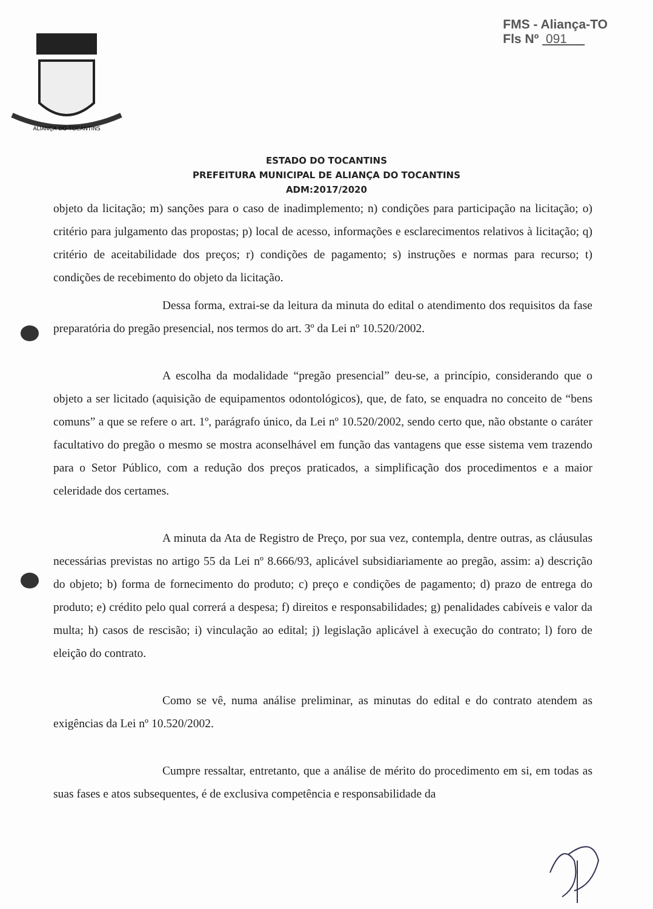FMS - Aliança-TO
Fls Nº 091
ALIANÇA DO TOCANTINS
ESTADO DO TOCANTINS
PREFEITURA MUNICIPAL DE ALIANÇA DO TOCANTINS
ADM:2017/2020
objeto da licitação; m) sanções para o caso de inadimplemento; n) condições para participação na licitação; o) critério para julgamento das propostas; p) local de acesso, informações e esclarecimentos relativos à licitação; q) critério de aceitabilidade dos preços; r) condições de pagamento; s) instruções e normas para recurso; t) condições de recebimento do objeto da licitação.
Dessa forma, extrai-se da leitura da minuta do edital o atendimento dos requisitos da fase preparatória do pregão presencial, nos termos do art. 3º da Lei nº 10.520/2002.
A escolha da modalidade “pregão presencial” deu-se, a princípio, considerando que o objeto a ser licitado (aquisição de equipamentos odontológicos), que, de fato, se enquadra no conceito de “bens comuns” a que se refere o art. 1º, parágrafo único, da Lei nº 10.520/2002, sendo certo que, não obstante o caráter facultativo do pregão o mesmo se mostra aconselhável em função das vantagens que esse sistema vem trazendo para o Setor Público, com a redução dos preços praticados, a simplificação dos procedimentos e a maior celeridade dos certames.
A minuta da Ata de Registro de Preço, por sua vez, contempla, dentre outras, as cláusulas necessárias previstas no artigo 55 da Lei nº 8.666/93, aplicável subsidiariamente ao pregão, assim: a) descrição do objeto; b) forma de fornecimento do produto; c) preço e condições de pagamento; d) prazo de entrega do produto; e) crédito pelo qual correrá a despesa; f) direitos e responsabilidades; g) penalidades cabíveis e valor da multa; h) casos de rescisão; i) vinculação ao edital; j) legislação aplicável à execução do contrato; l) foro de eleição do contrato.
Como se vê, numa análise preliminar, as minutas do edital e do contrato atendem as exigências da Lei nº 10.520/2002.
Cumpre ressaltar, entretanto, que a análise de mérito do procedimento em si, em todas as suas fases e atos subsequentes, é de exclusiva competência e responsabilidade da